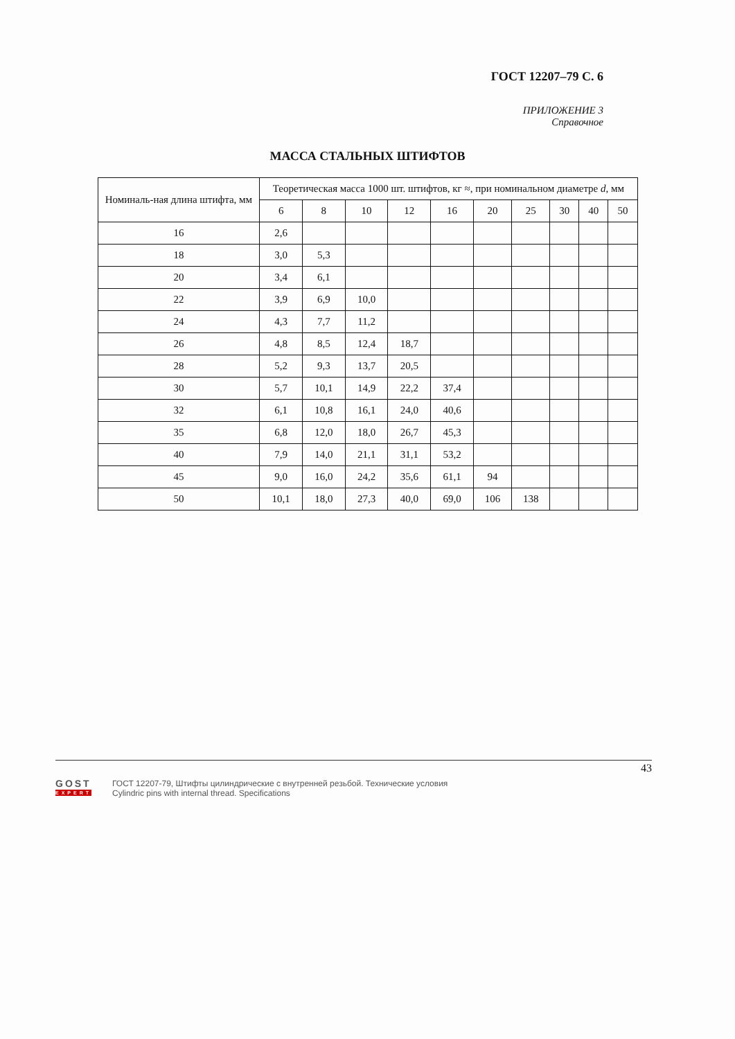ГОСТ 12207–79 С. 6
ПРИЛОЖЕНИЕ 3
Справочное
МАССА СТАЛЬНЫХ ШТИФТОВ
| Номиналь-ная длина штифта, мм | Теоретическая масса 1000 шт. штифтов, кг ≈, при номинальном диаметре d , мм | | | | | | | | | |
| --- | --- | --- | --- | --- | --- | --- | --- | --- | --- | --- |
| | 6 | 8 | 10 | 12 | 16 | 20 | 25 | 30 | 40 | 50 |
| 16 | 2,6 | | | | | | | | | |
| 18 | 3,0 | 5,3 | | | | | | | | |
| 20 | 3,4 | 6,1 | | | | | | | | |
| 22 | 3,9 | 6,9 | 10,0 | | | | | | | |
| 24 | 4,3 | 7,7 | 11,2 | | | | | | | |
| 26 | 4,8 | 8,5 | 12,4 | 18,7 | | | | | | |
| 28 | 5,2 | 9,3 | 13,7 | 20,5 | | | | | | |
| 30 | 5,7 | 10,1 | 14,9 | 22,2 | 37,4 | | | | | |
| 32 | 6,1 | 10,8 | 16,1 | 24,0 | 40,6 | | | | | |
| 35 | 6,8 | 12,0 | 18,0 | 26,7 | 45,3 | | | | | |
| 40 | 7,9 | 14,0 | 21,1 | 31,1 | 53,2 | | | | | |
| 45 | 9,0 | 16,0 | 24,2 | 35,6 | 61,1 | 94 | | | | |
| 50 | 10,1 | 18,0 | 27,3 | 40,0 | 69,0 | 106 | 138 | | | |
43
GOST
EXPERT
ГОСТ 12207-79, Штифты цилиндрические с внутренней резьбой. Технические условия
Cylindric pins with internal thread. Specifications